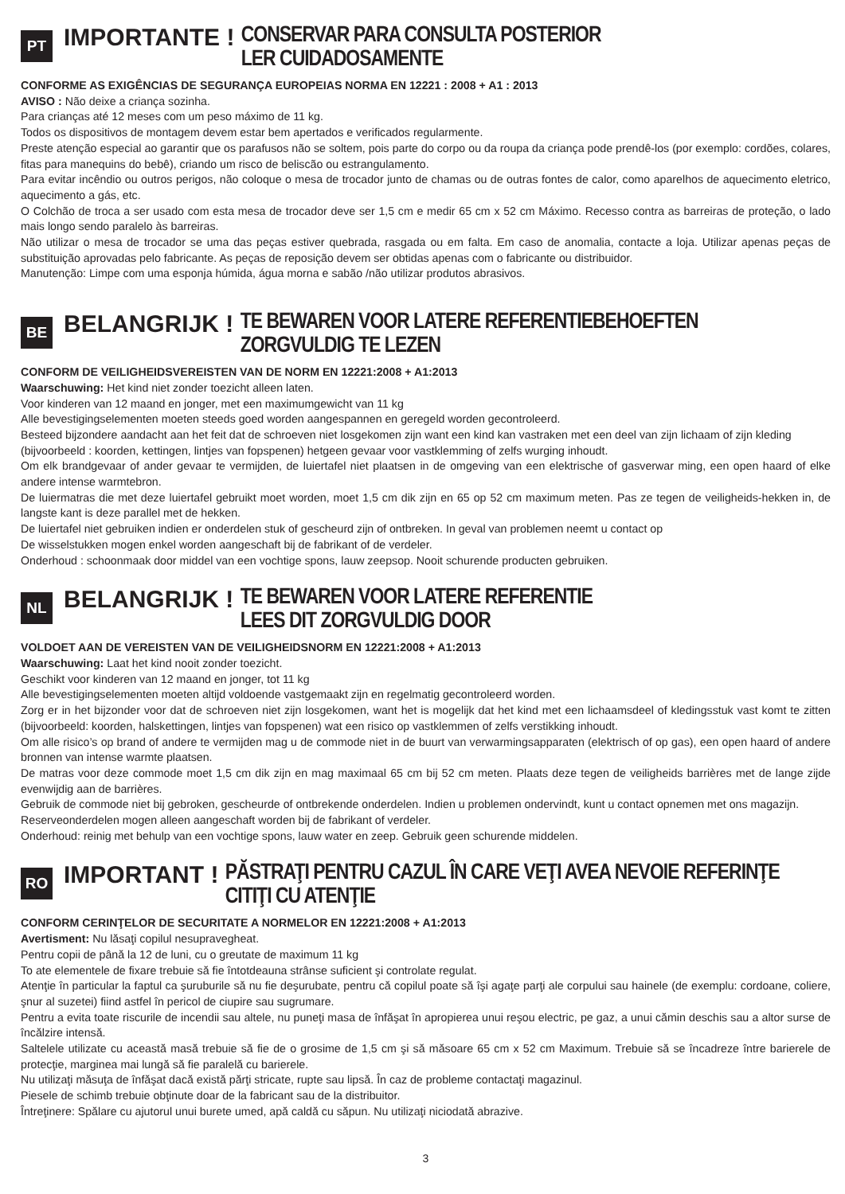PT
IMPORTANTE ! CONSERVAR PARA CONSULTA POSTERIOR
LER CUIDADOSAMENTE
CONFORME AS EXIGÊNCIAS DE SEGURANÇA EUROPEIAS NORMA EN 12221 : 2008 + A1 : 2013
AVISO : Não deixe a criança sozinha.
Para crianças até 12 meses com um peso máximo de 11 kg.
Todos os dispositivos de montagem devem estar bem apertados e verificados regularmente.
Preste atenção especial ao garantir que os parafusos não se soltem, pois parte do corpo ou da roupa da criança pode prendê-los (por exemplo: cordões, colares, fitas para manequins do bebê), criando um risco de beliscão ou estrangulamento.
Para evitar incêndio ou outros perigos, não coloque o mesa de trocador junto de chamas ou de outras fontes de calor, como aparelhos de aquecimento eletrico, aquecimento a gás, etc.
O Colchão de troca a ser usado com esta mesa de trocador deve ser 1,5 cm e medir 65 cm x 52 cm Máximo. Recesso contra as barreiras de proteção, o lado mais longo sendo paralelo às barreiras.
Não utilizar o mesa de trocador se uma das peças estiver quebrada, rasgada ou em falta. Em caso de anomalia, contacte a loja. Utilizar apenas peças de substituição aprovadas pelo fabricante. As peças de reposição devem ser obtidas apenas com o fabricante ou distribuidor.
Manutenção: Limpe com uma esponja húmida, água morna e sabão /não utilizar produtos abrasivos.
BE
BELANGRIJK ! TE BEWAREN VOOR LATERE REFERENTIEBEHOEFTEN
ZORGVULDIG TE LEZEN
CONFORM DE VEILIGHEIDSVEREISTEN VAN DE NORM EN 12221:2008 + A1:2013
Waarschuwing: Het kind niet zonder toezicht alleen laten.
Voor kinderen van 12 maand en jonger, met een maximumgewicht van 11 kg
Alle bevestigingselementen moeten steeds goed worden aangespannen en geregeld worden gecontroleerd.
Besteed bijzondere aandacht aan het feit dat de schroeven niet losgekomen zijn want een kind kan vastraken met een deel van zijn lichaam of zijn kleding
(bijvoorbeeld : koorden, kettingen, lintjes van fopspenen) hetgeen gevaar voor vastklemming of zelfs wurging inhoudt.
Om elk brandgevaar of ander gevaar te vermijden, de luiertafel niet plaatsen in de omgeving van een elektrische of gasverwar ming, een open haard of elke andere intense warmtebron.
De luiermatras die met deze luiertafel gebruikt moet worden, moet 1,5 cm dik zijn en 65 op 52 cm maximum meten. Pas ze tegen de veiligheids-hekken in, de langste kant is deze parallel met de hekken.
De luiertafel niet gebruiken indien er onderdelen stuk of gescheurd zijn of ontbreken. In geval van problemen neemt u contact op
De wisselstukken mogen enkel worden aangeschaft bij de fabrikant of de verdeler.
Onderhoud : schoonmaak door middel van een vochtige spons, lauw zeepsop. Nooit schurende producten gebruiken.
NL
BELANGRIJK ! TE BEWAREN VOOR LATERE REFERENTIE
LEES DIT ZORGVULDIG DOOR
VOLDOET AAN DE VEREISTEN VAN DE VEILIGHEIDSNORM EN 12221:2008 + A1:2013
Waarschuwing: Laat het kind nooit zonder toezicht.
Geschikt voor kinderen van 12 maand en jonger, tot 11 kg
Alle bevestigingselementen moeten altijd voldoende vastgemaakt zijn en regelmatig gecontroleerd worden.
Zorg er in het bijzonder voor dat de schroeven niet zijn losgekomen, want het is mogelijk dat het kind met een lichaamsdeel of kledingsstuk vast komt te zitten (bijvoorbeeld: koorden, halskettingen, lintjes van fopspenen) wat een risico op vastklemmen of zelfs verstikking inhoudt.
Om alle risico’s op brand of andere te vermijden mag u de commode niet in de buurt van verwarmingsapparaten (elektrisch of op gas), een open haard of andere bronnen van intense warmte plaatsen.
De matras voor deze commode moet 1,5 cm dik zijn en mag maximaal 65 cm bij 52 cm meten. Plaats deze tegen de veiligheids barrières met de lange zijde evenwijdig aan de barrières.
Gebruik de commode niet bij gebroken, gescheurde of ontbrekende onderdelen. Indien u problemen ondervindt, kunt u contact opnemen met ons magazijn.
Reserveonderdelen mogen alleen aangeschaft worden bij de fabrikant of verdeler.
Onderhoud: reinig met behulp van een vochtige spons, lauw water en zeep. Gebruik geen schurende middelen.
RO
IMPORTANT ! PĂSTRAŢI PENTRU CAZUL ÎN CARE VEŢI AVEA NEVOIE REFERINŢE
CITIŢI CU ATENŢIE
CONFORM CERINŢELOR DE SECURITATE A NORMELOR EN 12221:2008 + A1:2013
Avertisment: Nu lăsaţi copilul nesupravegheat.
Pentru copii de până la 12 de luni, cu o greutate de maximum 11 kg
To ate elementele de fixare trebuie să fie întotdeauna strânse suficient şi controlate regulat.
Atenţie în particular la faptul ca şuruburile să nu fie deşurubate, pentru că copilul poate să îşi agaţe parţi ale corpului sau hainele (de exemplu: cordoane, coliere, şnur al suzetei) fiind astfel în pericol de ciupire sau sugrumare.
Pentru a evita toate riscurile de incendii sau altele, nu puneţi masa de înfăşat în apropierea unui reşou electric, pe gaz, a unui cămin deschis sau a altor surse de încălzire intensă.
Saltelele utilizate cu această masă trebuie să fie de o grosime de 1,5 cm şi să măsoare 65 cm x 52 cm Maximum. Trebuie să se încadreze între barierele de protecţie, marginea mai lungă să fie paralelă cu barierele.
Nu utilizaţi măsuţa de înfăşat dacă există părţi stricate, rupte sau lipsă. În caz de probleme contactaţi magazinul.
Piesele de schimb trebuie obţinute doar de la fabricant sau de la distribuitor.
Întreţinere: Spălare cu ajutorul unui burete umed, apă caldă cu săpun. Nu utilizaţi niciodată abrazive.
3